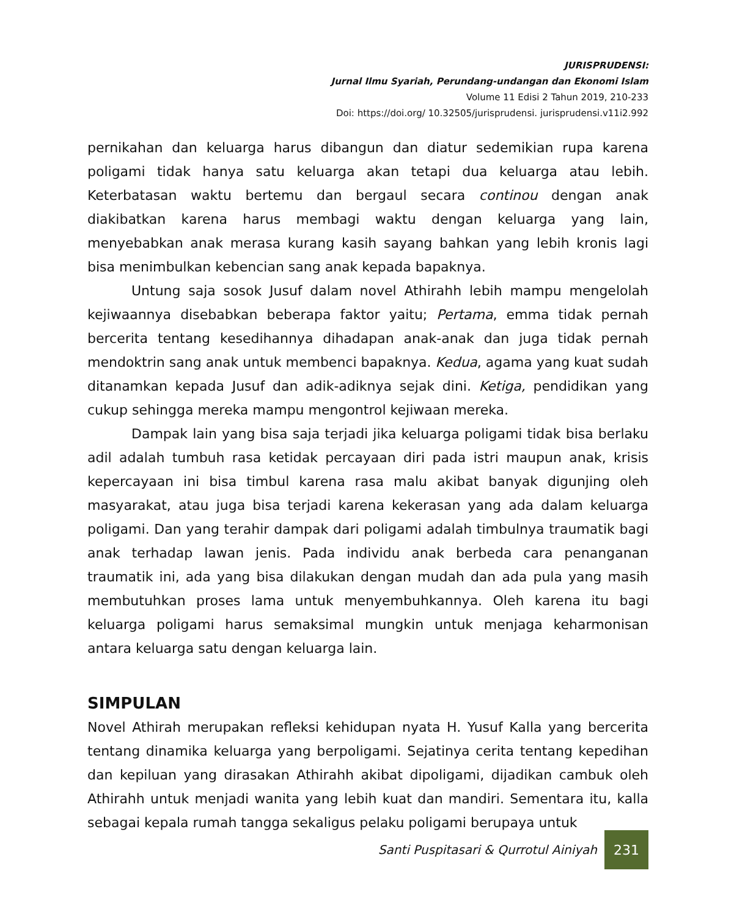JURISPRUDENSI:
Jurnal Ilmu Syariah, Perundang-undangan dan Ekonomi Islam
Volume 11 Edisi 2 Tahun 2019, 210-233
Doi: https://doi.org/ 10.32505/jurisprudensi. jurisprudensi.v11i2.992
pernikahan dan keluarga harus dibangun dan diatur sedemikian rupa karena poligami tidak hanya satu keluarga akan tetapi dua keluarga atau lebih. Keterbatasan waktu bertemu dan bergaul secara continou dengan anak diakibatkan karena harus membagi waktu dengan keluarga yang lain, menyebabkan anak merasa kurang kasih sayang bahkan yang lebih kronis lagi bisa menimbulkan kebencian sang anak kepada bapaknya.
Untung saja sosok Jusuf dalam novel Athirahh lebih mampu mengelolah kejiwaannya disebabkan beberapa faktor yaitu; Pertama, emma tidak pernah bercerita tentang kesedihannya dihadapan anak-anak dan juga tidak pernah mendoktrin sang anak untuk membenci bapaknya. Kedua, agama yang kuat sudah ditanamkan kepada Jusuf dan adik-adiknya sejak dini. Ketiga, pendidikan yang cukup sehingga mereka mampu mengontrol kejiwaan mereka.
Dampak lain yang bisa saja terjadi jika keluarga poligami tidak bisa berlaku adil adalah tumbuh rasa ketidak percayaan diri pada istri maupun anak, krisis kepercayaan ini bisa timbul karena rasa malu akibat banyak digunjing oleh masyarakat, atau juga bisa terjadi karena kekerasan yang ada dalam keluarga poligami. Dan yang terahir dampak dari poligami adalah timbulnya traumatik bagi anak terhadap lawan jenis. Pada individu anak berbeda cara penanganan traumatik ini, ada yang bisa dilakukan dengan mudah dan ada pula yang masih membutuhkan proses lama untuk menyembuhkannya. Oleh karena itu bagi keluarga poligami harus semaksimal mungkin untuk menjaga keharmonisan antara keluarga satu dengan keluarga lain.
SIMPULAN
Novel Athirah merupakan refleksi kehidupan nyata H. Yusuf Kalla yang bercerita tentang dinamika keluarga yang berpoligami. Sejatinya cerita tentang kepedihan dan kepiluan yang dirasakan Athirahh akibat dipoligami, dijadikan cambuk oleh Athirahh untuk menjadi wanita yang lebih kuat dan mandiri. Sementara itu, kalla sebagai kepala rumah tangga sekaligus pelaku poligami berupaya untuk
Santi Puspitasari & Qurrotul Ainiyah
231